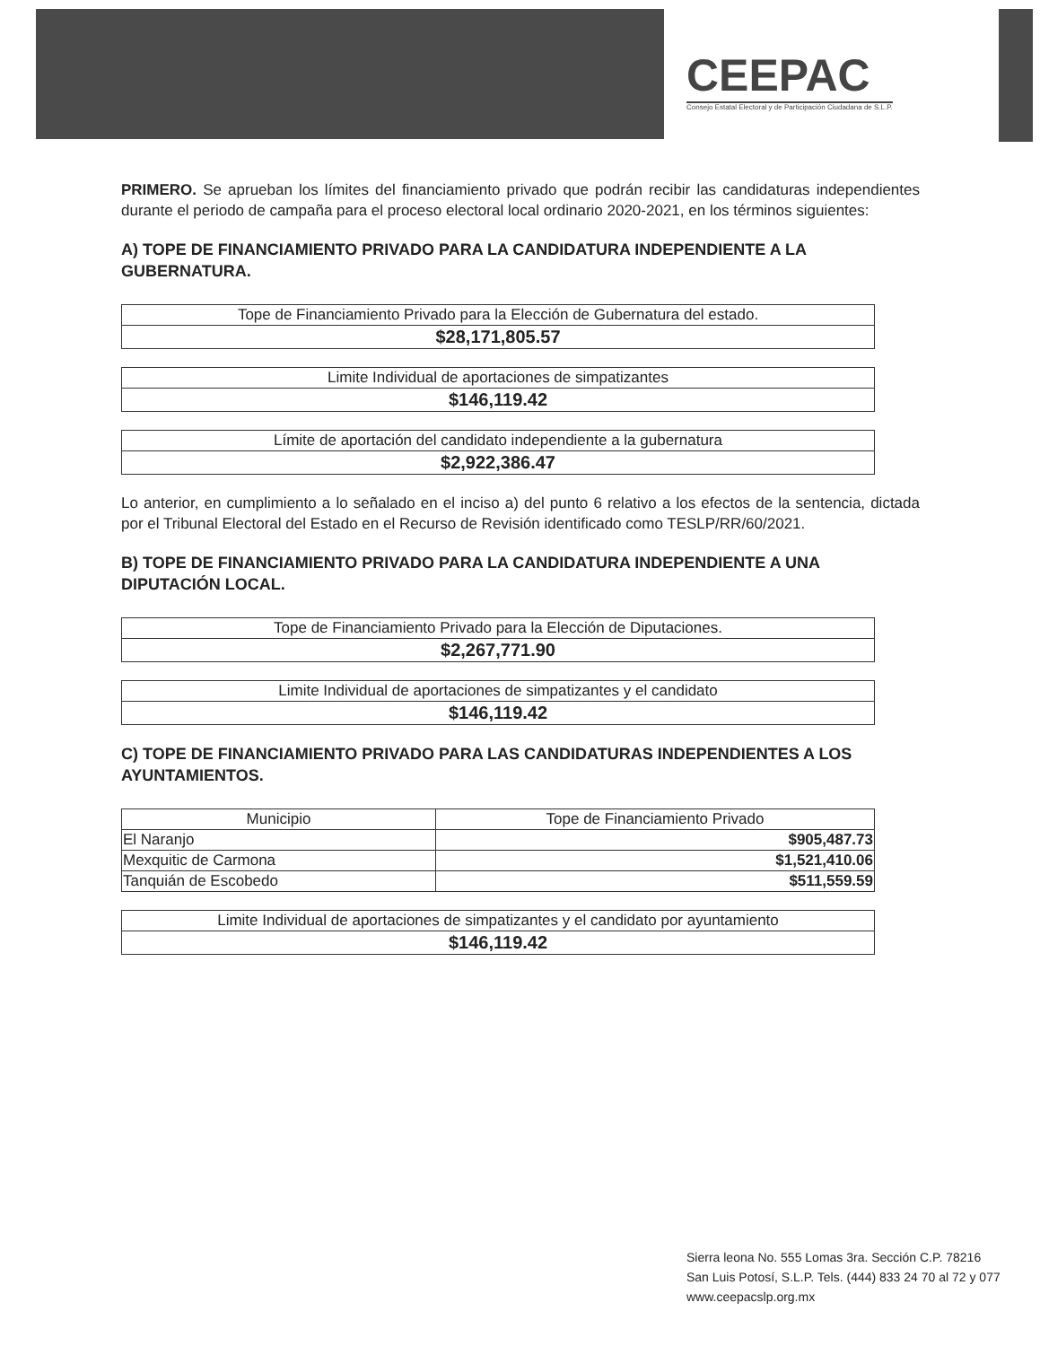CEEPAC
Consejo Estatal Electoral y de Participación Ciudadana de S.L.P.
PRIMERO. Se aprueban los límites del financiamiento privado que podrán recibir las candidaturas independientes durante el periodo de campaña para el proceso electoral local ordinario 2020-2021, en los términos siguientes:
A) TOPE DE FINANCIAMIENTO PRIVADO PARA LA CANDIDATURA INDEPENDIENTE A LA GUBERNATURA.
| Tope de Financiamiento Privado para la Elección de Gubernatura del estado. |
| $28,171,805.57 |
| Limite Individual de aportaciones de simpatizantes |
| $146,119.42 |
| Límite de aportación del candidato independiente a la gubernatura |
| $2,922,386.47 |
Lo anterior, en cumplimiento a lo señalado en el inciso a) del punto 6 relativo a los efectos de la sentencia, dictada por el Tribunal Electoral del Estado en el Recurso de Revisión identificado como TESLP/RR/60/2021.
B) TOPE DE FINANCIAMIENTO PRIVADO PARA LA CANDIDATURA INDEPENDIENTE A UNA DIPUTACIÓN LOCAL.
| Tope de Financiamiento Privado para la Elección de Diputaciones. |
| $2,267,771.90 |
| Limite Individual de aportaciones de simpatizantes y el candidato |
| $146,119.42 |
C) TOPE DE FINANCIAMIENTO PRIVADO PARA LAS CANDIDATURAS INDEPENDIENTES A LOS AYUNTAMIENTOS.
| Municipio | Tope de Financiamiento Privado |
| --- | --- |
| El Naranjo | $905,487.73 |
| Mexquitic de Carmona | $1,521,410.06 |
| Tanquián de Escobedo | $511,559.59 |
| Limite Individual de aportaciones de simpatizantes y el candidato por ayuntamiento |
| $146,119.42 |
Sierra leona No. 555 Lomas 3ra. Sección C.P. 78216
San Luis Potosí, S.L.P. Tels. (444) 833 24 70 al 72 y 077
www.ceepacslp.org.mx